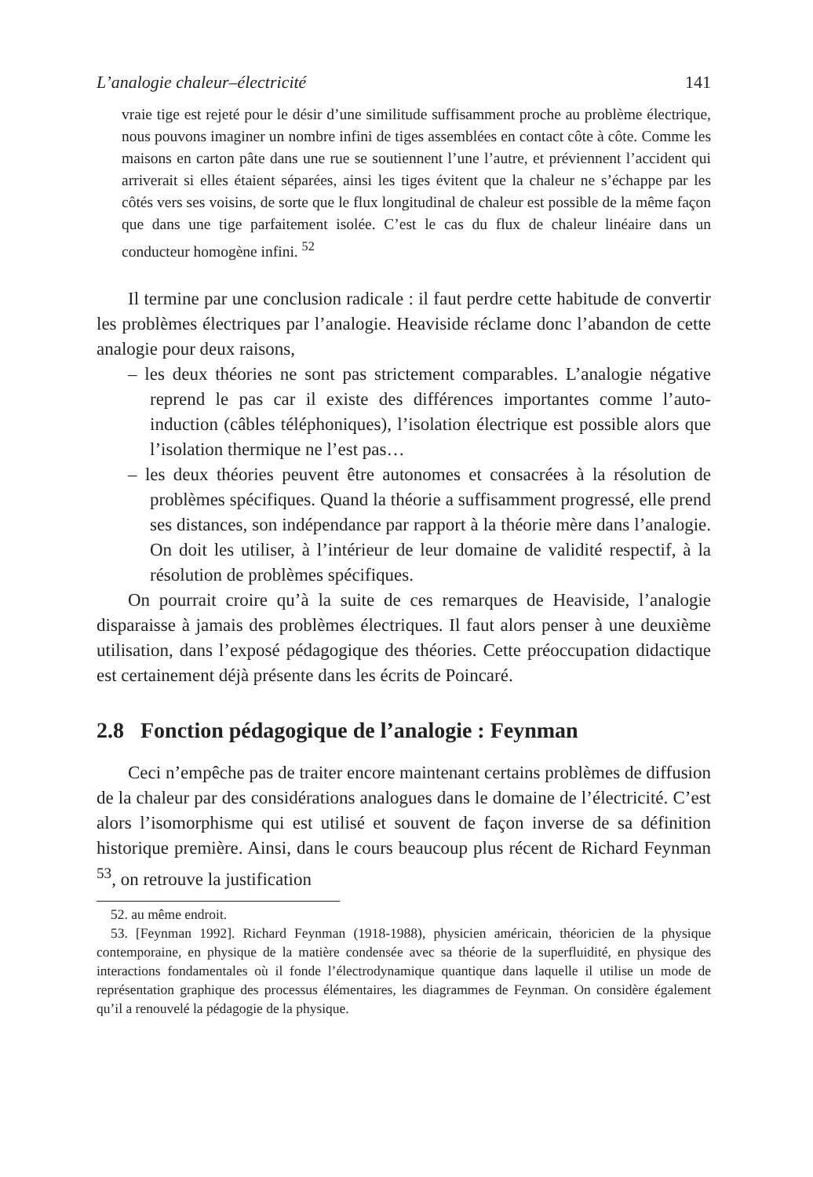L’analogie chaleur–électricité 141
vraie tige est rejeté pour le désir d’une similitude suffisamment proche au problème électrique, nous pouvons imaginer un nombre infini de tiges assemblées en contact côte à côte. Comme les maisons en carton pâte dans une rue se soutiennent l’une l’autre, et préviennent l’accident qui arriverait si elles étaient séparées, ainsi les tiges évitent que la chaleur ne s’échappe par les côtés vers ses voisins, de sorte que le flux longitudinal de chaleur est possible de la même façon que dans une tige parfaitement isolée. C’est le cas du flux de chaleur linéaire dans un conducteur homogène infini. <sup>52</sup>
Il termine par une conclusion radicale : il faut perdre cette habitude de convertir les problèmes électriques par l’analogie. Heaviside réclame donc l’abandon de cette analogie pour deux raisons,
– les deux théories ne sont pas strictement comparables. L’analogie négative reprend le pas car il existe des différences importantes comme l’auto-induction (câbles téléphoniques), l’isolation électrique est possible alors que l’isolation thermique ne l’est pas…
– les deux théories peuvent être autonomes et consacrées à la résolution de problèmes spécifiques. Quand la théorie a suffisamment progressé, elle prend ses distances, son indépendance par rapport à la théorie mère dans l’analogie. On doit les utiliser, à l’intérieur de leur domaine de validité respectif, à la résolution de problèmes spécifiques.
On pourrait croire qu’à la suite de ces remarques de Heaviside, l’analogie disparaisse à jamais des problèmes électriques. Il faut alors penser à une deuxième utilisation, dans l’exposé pédagogique des théories. Cette préoccupation didactique est certainement déjà présente dans les écrits de Poincaré.
2.8 Fonction pédagogique de l’analogie : Feynman
Ceci n’empêche pas de traiter encore maintenant certains problèmes de diffusion de la chaleur par des considérations analogues dans le domaine de l’électricité. C’est alors l’isomorphisme qui est utilisé et souvent de façon inverse de sa définition historique première. Ainsi, dans le cours beaucoup plus récent de Richard Feynman <sup>53</sup>, on retrouve la justification
52. au même endroit.
53. [Feynman 1992]. Richard Feynman (1918-1988), physicien américain, théoricien de la physique contemporaine, en physique de la matière condensée avec sa théorie de la superfluidité, en physique des interactions fondamentales où il fonde l’électrodynamique quantique dans laquelle il utilise un mode de représentation graphique des processus élémentaires, les diagrammes de Feynman. On considère également qu’il a renouvelé la pédagogie de la physique.